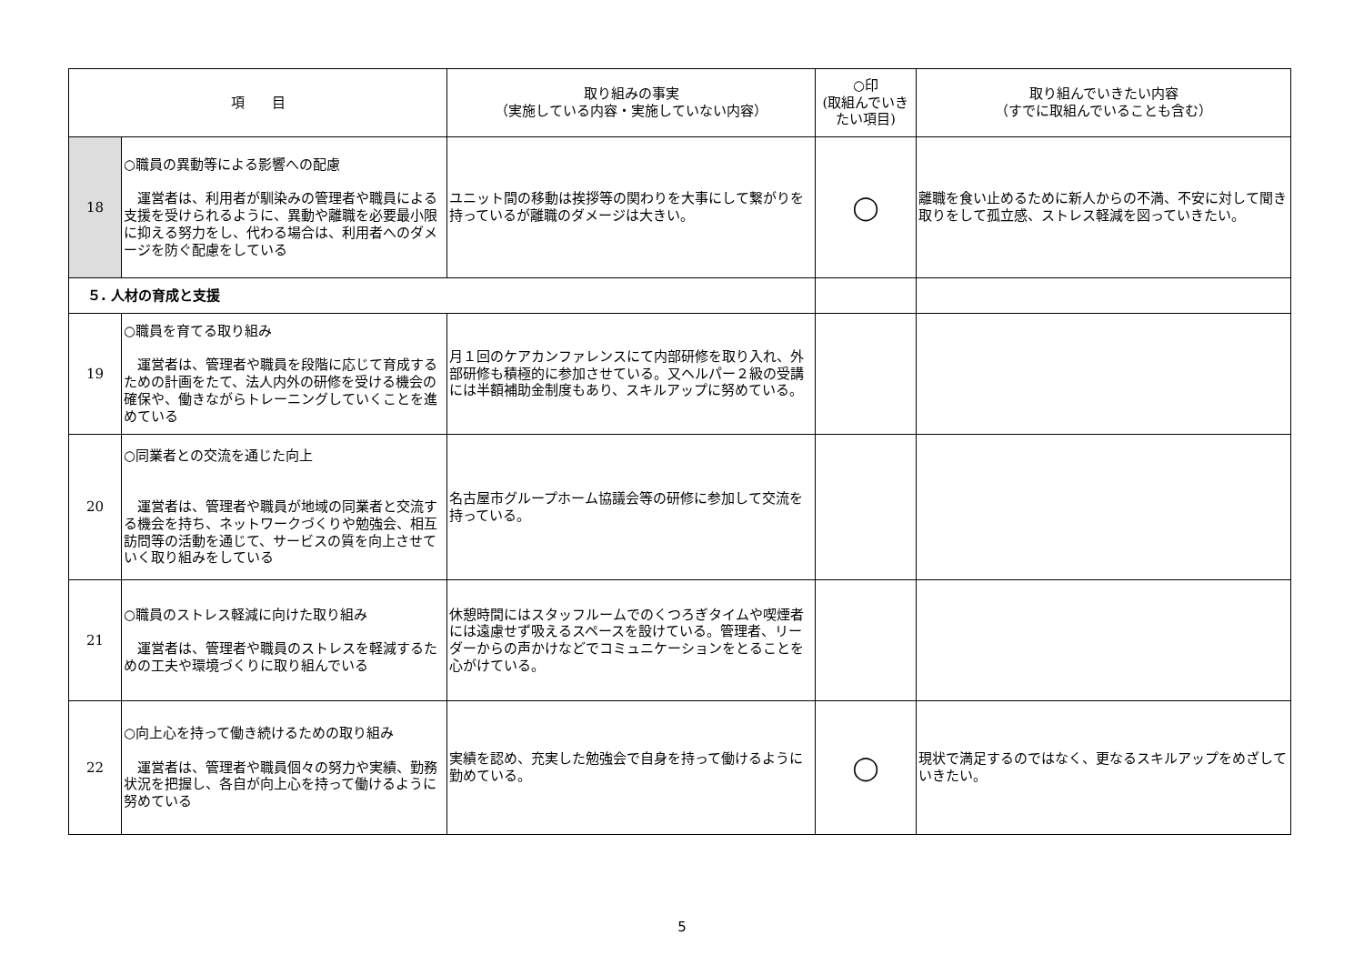| 項 目 | | 取り組みの事実 （実施している内容・実施していない内容） | ○印 (取組んでいきたい項目) | 取り組んでいきたい内容 （すでに取組んでいることも含む） |
| --- | --- | --- | --- | --- |
| 18 | ○職員の異動等による影響への配慮 運営者は、利用者が馴染みの管理者や職員による支援を受けられるように、異動や離職を必要最小限に抑える努力をし、代わる場合は、利用者へのダメージを防ぐ配慮をしている | ユニット間の移動は挨拶等の関わりを大事にして繋がりを持っているが離職のダメージは大きい。 | ◯ | 離職を食い止めるために新人からの不満、不安に対して聞き取りをして孤立感、ストレス軽減を図っていきたい。 |
| ５. 人材の育成と支援 | | | | |
| 19 | ○職員を育てる取り組み 運営者は、管理者や職員を段階に応じて育成するための計画をたて、法人内外の研修を受ける機会の確保や、働きながらトレーニングしていくことを進めている | 月１回のケアカンファレンスにて内部研修を取り入れ、外部研修も積極的に参加させている。又ヘルパー２級の受講には半額補助金制度もあり、スキルアップに努めている。 | | |
| 20 | ○同業者との交流を通じた向上 運営者は、管理者や職員が地域の同業者と交流する機会を持ち、ネットワークづくりや勉強会、相互訪問等の活動を通じて、サービスの質を向上させていく取り組みをしている | 名古屋市グループホーム協議会等の研修に参加して交流を持っている。 | | |
| 21 | ○職員のストレス軽減に向けた取り組み 運営者は、管理者や職員のストレスを軽減するための工夫や環境づくりに取り組んでいる | 休憩時間にはスタッフルームでのくつろぎタイムや喫煙者には遠慮せず吸えるスペースを設けている。管理者、リーダーからの声かけなどでコミュニケーションをとることを心がけている。 | | |
| 22 | ○向上心を持って働き続けるための取り組み 運営者は、管理者や職員個々の努力や実績、勤務状況を把握し、各自が向上心を持って働けるように努めている | 実績を認め、充実した勉強会で自身を持って働けるように勤めている。 | ◯ | 現状で満足するのではなく、更なるスキルアップをめざしていきたい。 |
5